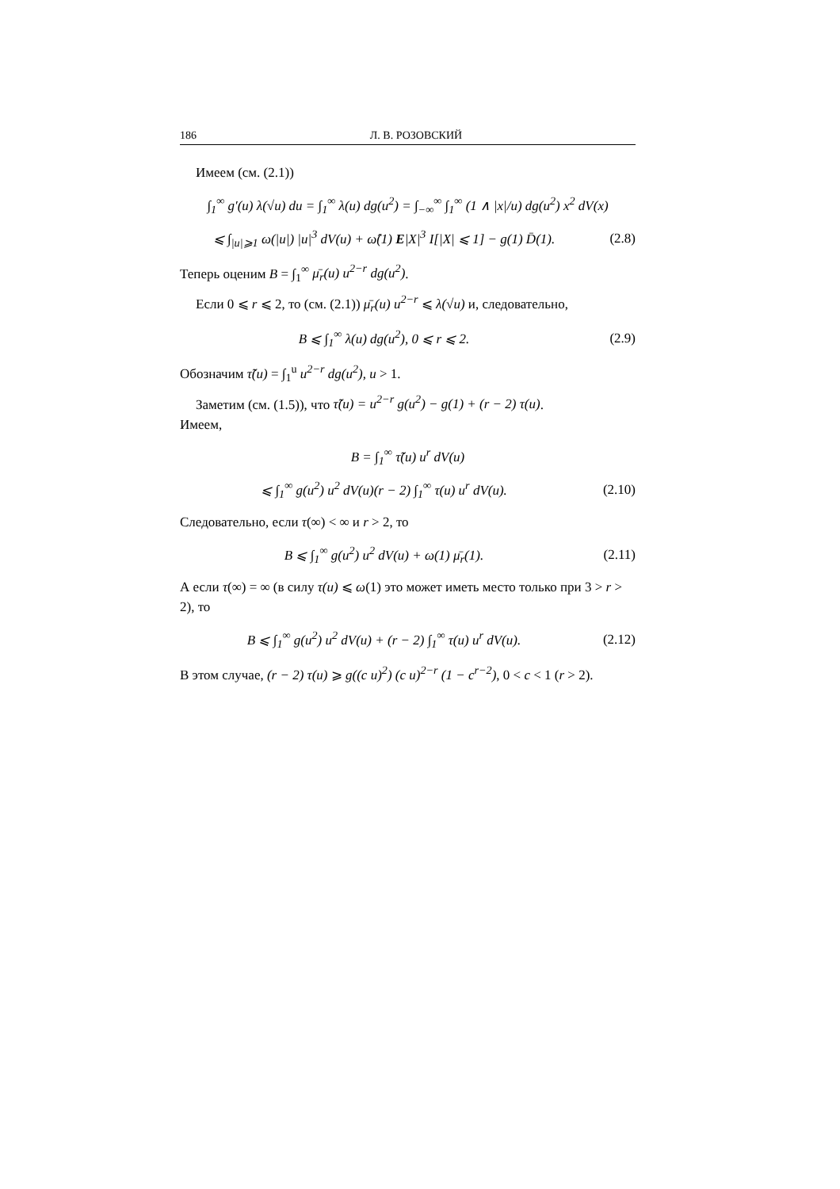186 Л. В. РОЗОВСКИЙ
Имеем (см. (2.1))
∫<sub>1</sub><sup>∞</sup> g′(u) λ(√u) du = ∫<sub>1</sub><sup>∞</sup> λ(u) dg(u<sup>2</sup>) = ∫<sub>−∞</sub><sup>∞</sup> ∫<sub>1</sub><sup>∞</sup> (1 ∧ |x|/u) dg(u<sup>2</sup>) x<sup>2</sup> dV(x)
⩽ ∫<sub>|u|⩾1</sub> ω(|u|) |u|<sup>3</sup> dV(u) + ω̂(1) E|X|<sup>3</sup> I[|X| ⩽ 1] − g(1) D̄(1).
(2.8)
Теперь оценим B = ∫<sub>1</sub><sup>∞</sup> μ̄<sub>r</sub>(u) u<sup>2−r</sup> dg(u<sup>2</sup>).
Если 0 ⩽ r ⩽ 2, то (см. (2.1)) μ̄<sub>r</sub>(u) u<sup>2−r</sup> ⩽ λ(√u) и, следовательно,
B ⩽ ∫<sub>1</sub><sup>∞</sup> λ(u) dg(u<sup>2</sup>), 0 ⩽ r ⩽ 2.
(2.9)
Обозначим τ̃(u) = ∫<sub>1</sub><sup>u</sup> u<sup>2−r</sup> dg(u<sup>2</sup>), u > 1.
Заметим (см. (1.5)), что τ̃(u) = u<sup>2−r</sup> g(u<sup>2</sup>) − g(1) + (r − 2) τ(u).
Имеем,
B = ∫<sub>1</sub><sup>∞</sup> τ̃(u) u<sup>r</sup> dV(u)
⩽ ∫<sub>1</sub><sup>∞</sup> g(u<sup>2</sup>) u<sup>2</sup> dV(u)(r − 2) ∫<sub>1</sub><sup>∞</sup> τ(u) u<sup>r</sup> dV(u).
(2.10)
Следовательно, если τ(∞) < ∞ и r > 2, то
B ⩽ ∫<sub>1</sub><sup>∞</sup> g(u<sup>2</sup>) u<sup>2</sup> dV(u) + ω(1) μ̄<sub>r</sub>(1).
(2.11)
А если τ(∞) = ∞ (в силу τ(u) ⩽ ω(1) это может иметь место только при 3 > r > 2), то
B ⩽ ∫<sub>1</sub><sup>∞</sup> g(u<sup>2</sup>) u<sup>2</sup> dV(u) + (r − 2) ∫<sub>1</sub><sup>∞</sup> τ(u) u<sup>r</sup> dV(u).
(2.12)
В этом случае, (r − 2) τ(u) ⩾ g((c u)<sup>2</sup>) (c u)<sup>2−r</sup> (1 − c<sup>r−2</sup>), 0 < c < 1 (r > 2).